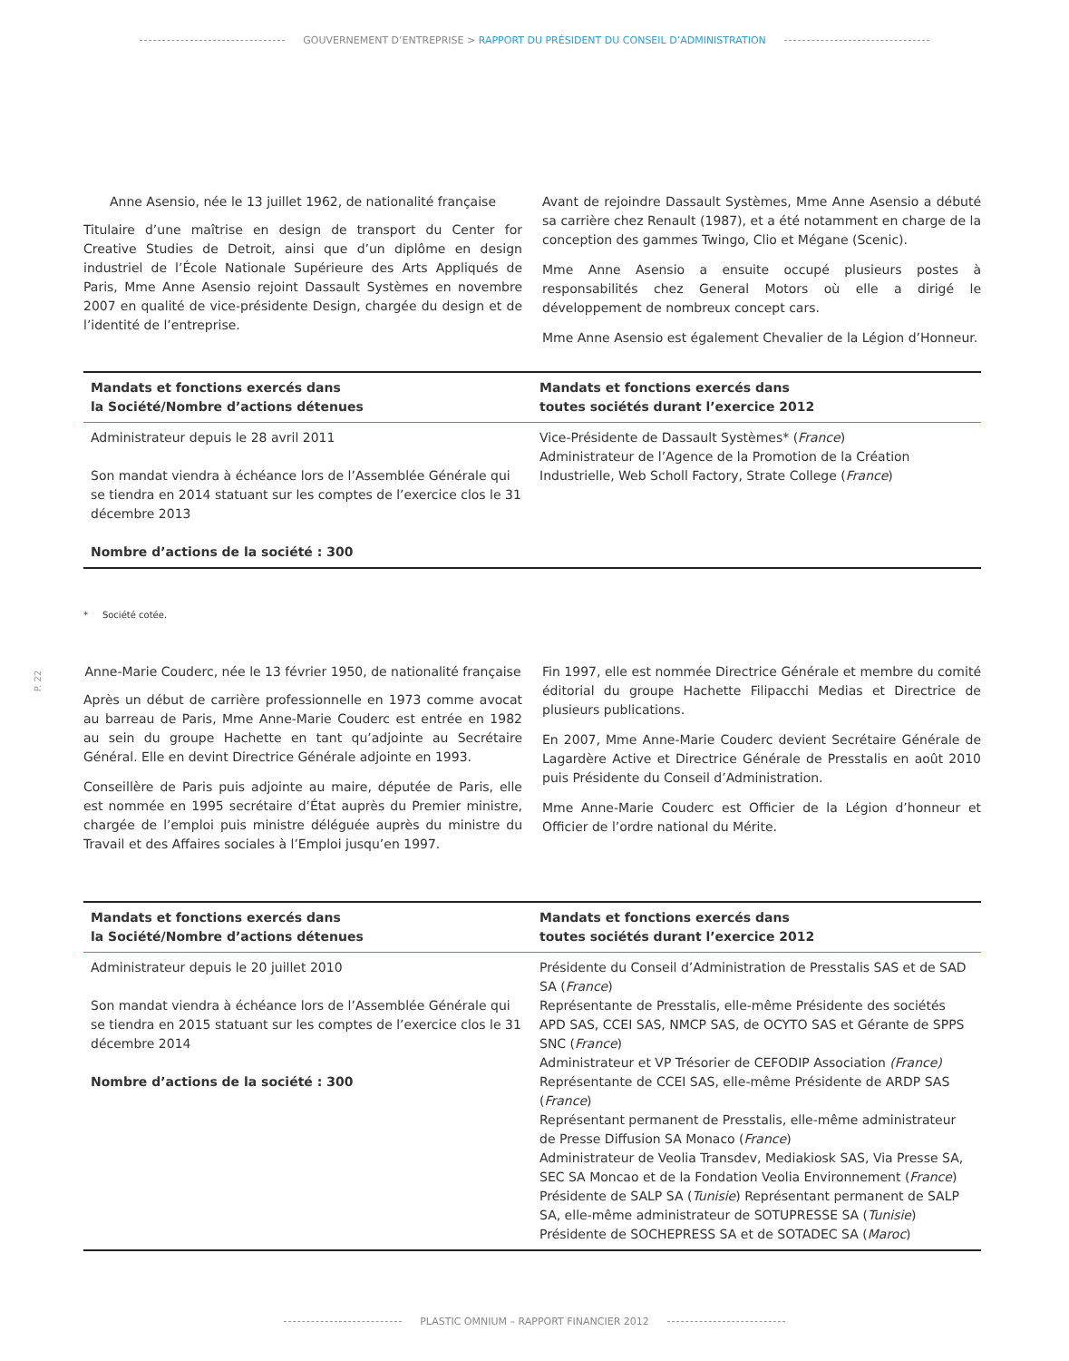GOUVERNEMENT D’ENTREPRISE > RAPPORT DU PRÉSIDENT DU CONSEIL D’ADMINISTRATION
Anne Asensio, née le 13 juillet 1962, de nationalité française
Titulaire d’une maîtrise en design de transport du Center for Creative Studies de Detroit, ainsi que d’un diplôme en design industriel de l’École Nationale Supérieure des Arts Appliqués de Paris, Mme Anne Asensio rejoint Dassault Systèmes en novembre 2007 en qualité de vice-présidente Design, chargée du design et de l’identité de l’entreprise.
Avant de rejoindre Dassault Systèmes, Mme Anne Asensio a débuté sa carrière chez Renault (1987), et a été notamment en charge de la conception des gammes Twingo, Clio et Mégane (Scenic).
Mme Anne Asensio a ensuite occupé plusieurs postes à responsabilités chez General Motors où elle a dirigé le développement de nombreux concept cars.
Mme Anne Asensio est également Chevalier de la Légion d’Honneur.
| Mandats et fonctions exercés dans la Société/Nombre d’actions détenues | Mandats et fonctions exercés dans toutes sociétés durant l’exercice 2012 |
| --- | --- |
| Administrateur depuis le 28 avril 2011 Son mandat viendra à échéance lors de l’Assemblée Générale qui se tiendra en 2014 statuant sur les comptes de l’exercice clos le 31 décembre 2013 Nombre d’actions de la société : 300 | Vice-Présidente de Dassault Systèmes* ( France ) Administrateur de l’Agence de la Promotion de la Création Industrielle, Web Scholl Factory, Strate College ( France ) |
* Société cotée.
P. 22
Anne-Marie Couderc, née le 13 février 1950, de nationalité française
Après un début de carrière professionnelle en 1973 comme avocat au barreau de Paris, Mme Anne-Marie Couderc est entrée en 1982 au sein du groupe Hachette en tant qu’adjointe au Secrétaire Général. Elle en devint Directrice Générale adjointe en 1993.
Conseillère de Paris puis adjointe au maire, députée de Paris, elle est nommée en 1995 secrétaire d’État auprès du Premier ministre, chargée de l’emploi puis ministre déléguée auprès du ministre du Travail et des Affaires sociales à l’Emploi jusqu’en 1997.
Fin 1997, elle est nommée Directrice Générale et membre du comité éditorial du groupe Hachette Filipacchi Medias et Directrice de plusieurs publications.
En 2007, Mme Anne-Marie Couderc devient Secrétaire Générale de Lagardère Active et Directrice Générale de Presstalis en août 2010 puis Présidente du Conseil d’Administration.
Mme Anne-Marie Couderc est Officier de la Légion d’honneur et Officier de l’ordre national du Mérite.
| Mandats et fonctions exercés dans la Société/Nombre d’actions détenues | Mandats et fonctions exercés dans toutes sociétés durant l’exercice 2012 |
| --- | --- |
| Administrateur depuis le 20 juillet 2010 Son mandat viendra à échéance lors de l’Assemblée Générale qui se tiendra en 2015 statuant sur les comptes de l’exercice clos le 31 décembre 2014 Nombre d’actions de la société : 300 | Présidente du Conseil d’Administration de Presstalis SAS et de SAD SA ( France ) Représentante de Presstalis, elle-même Présidente des sociétés APD SAS, CCEI SAS, NMCP SAS, de OCYTO SAS et Gérante de SPPS SNC ( France ) Administrateur et VP Trésorier de CEFODIP Association (France) Représentante de CCEI SAS, elle-même Présidente de ARDP SAS ( France ) Représentant permanent de Presstalis, elle-même administrateur de Presse Diffusion SA Monaco ( France ) Administrateur de Veolia Transdev, Mediakiosk SAS, Via Presse SA, SEC SA Moncao et de la Fondation Veolia Environnement ( France ) Présidente de SALP SA ( Tunisie ) Représentant permanent de SALP SA, elle-même administrateur de SOTUPRESSE SA ( Tunisie ) Présidente de SOCHEPRESS SA et de SOTADEC SA ( Maroc ) |
PLASTIC OMNIUM – RAPPORT FINANCIER 2012